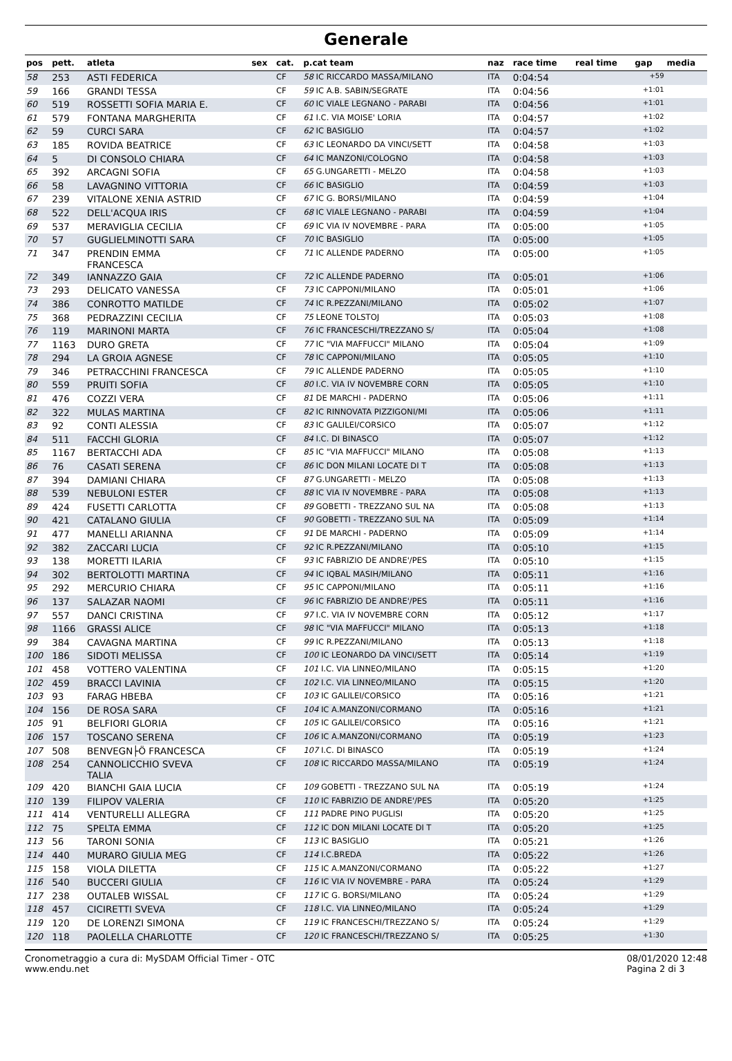Generale
| pos | pett. | atleta | sex | cat. | p.cat team | naz | race time | real time | gap | media |
| --- | --- | --- | --- | --- | --- | --- | --- | --- | --- | --- |
| 58 | 253 | ASTI FEDERICA | | CF | 58 IC RICCARDO MASSA/MILANO | ITA | 0:04:54 | | +59 | |
| 59 | 166 | GRANDI TESSA | | CF | 59 IC A.B. SABIN/SEGRATE | ITA | 0:04:56 | | +1:01 | |
| 60 | 519 | ROSSETTI SOFIA MARIA E. | | CF | 60 IC VIALE LEGNANO - PARABI | ITA | 0:04:56 | | +1:01 | |
| 61 | 579 | FONTANA MARGHERITA | | CF | 61 I.C. VIA MOISE' LORIA | ITA | 0:04:57 | | +1:02 | |
| 62 | 59 | CURCI SARA | | CF | 62 IC BASIGLIO | ITA | 0:04:57 | | +1:02 | |
| 63 | 185 | ROVIDA BEATRICE | | CF | 63 IC LEONARDO DA VINCI/SETT | ITA | 0:04:58 | | +1:03 | |
| 64 | 5 | DI CONSOLO CHIARA | | CF | 64 IC MANZONI/COLOGNO | ITA | 0:04:58 | | +1:03 | |
| 65 | 392 | ARCAGNI SOFIA | | CF | 65 G.UNGARETTI - MELZO | ITA | 0:04:58 | | +1:03 | |
| 66 | 58 | LAVAGNINO VITTORIA | | CF | 66 IC BASIGLIO | ITA | 0:04:59 | | +1:03 | |
| 67 | 239 | VITALONE XENIA ASTRID | | CF | 67 IC G. BORSI/MILANO | ITA | 0:04:59 | | +1:04 | |
| 68 | 522 | DELL'ACQUA IRIS | | CF | 68 IC VIALE LEGNANO - PARABI | ITA | 0:04:59 | | +1:04 | |
| 69 | 537 | MERAVIGLIA CECILIA | | CF | 69 IC VIA IV NOVEMBRE - PARA | ITA | 0:05:00 | | +1:05 | |
| 70 | 57 | GUGLIELMINOTTI SARA | | CF | 70 IC BASIGLIO | ITA | 0:05:00 | | +1:05 | |
| 71 | 347 | PRENDIN EMMA FRANCESCA | | CF | 71 IC ALLENDE PADERNO | ITA | 0:05:00 | | +1:05 | |
| 72 | 349 | IANNAZZO GAIA | | CF | 72 IC ALLENDE PADERNO | ITA | 0:05:01 | | +1:06 | |
| 73 | 293 | DELICATO VANESSA | | CF | 73 IC CAPPONI/MILANO | ITA | 0:05:01 | | +1:06 | |
| 74 | 386 | CONROTTO MATILDE | | CF | 74 IC R.PEZZANI/MILANO | ITA | 0:05:02 | | +1:07 | |
| 75 | 368 | PEDRAZZINI CECILIA | | CF | 75 LEONE TOLSTOJ | ITA | 0:05:03 | | +1:08 | |
| 76 | 119 | MARINONI MARTA | | CF | 76 IC FRANCESCHI/TREZZANO S/ | ITA | 0:05:04 | | +1:08 | |
| 77 | 1163 | DURO GRETA | | CF | 77 IC "VIA MAFFUCCI" MILANO | ITA | 0:05:04 | | +1:09 | |
| 78 | 294 | LA GROIA AGNESE | | CF | 78 IC CAPPONI/MILANO | ITA | 0:05:05 | | +1:10 | |
| 79 | 346 | PETRACCHINI FRANCESCA | | CF | 79 IC ALLENDE PADERNO | ITA | 0:05:05 | | +1:10 | |
| 80 | 559 | PRUITI SOFIA | | CF | 80 I.C. VIA IV NOVEMBRE CORN | ITA | 0:05:05 | | +1:10 | |
| 81 | 476 | COZZI VERA | | CF | 81 DE MARCHI - PADERNO | ITA | 0:05:06 | | +1:11 | |
| 82 | 322 | MULAS MARTINA | | CF | 82 IC RINNOVATA PIZZIGONI/MI | ITA | 0:05:06 | | +1:11 | |
| 83 | 92 | CONTI ALESSIA | | CF | 83 IC GALILEI/CORSICO | ITA | 0:05:07 | | +1:12 | |
| 84 | 511 | FACCHI GLORIA | | CF | 84 I.C. DI BINASCO | ITA | 0:05:07 | | +1:12 | |
| 85 | 1167 | BERTACCHI ADA | | CF | 85 IC "VIA MAFFUCCI" MILANO | ITA | 0:05:08 | | +1:13 | |
| 86 | 76 | CASATI SERENA | | CF | 86 IC DON MILANI LOCATE DI T | ITA | 0:05:08 | | +1:13 | |
| 87 | 394 | DAMIANI CHIARA | | CF | 87 G.UNGARETTI - MELZO | ITA | 0:05:08 | | +1:13 | |
| 88 | 539 | NEBULONI ESTER | | CF | 88 IC VIA IV NOVEMBRE - PARA | ITA | 0:05:08 | | +1:13 | |
| 89 | 424 | FUSETTI CARLOTTA | | CF | 89 GOBETTI - TREZZANO SUL NA | ITA | 0:05:08 | | +1:13 | |
| 90 | 421 | CATALANO GIULIA | | CF | 90 GOBETTI - TREZZANO SUL NA | ITA | 0:05:09 | | +1:14 | |
| 91 | 477 | MANELLI ARIANNA | | CF | 91 DE MARCHI - PADERNO | ITA | 0:05:09 | | +1:14 | |
| 92 | 382 | ZACCARI LUCIA | | CF | 92 IC R.PEZZANI/MILANO | ITA | 0:05:10 | | +1:15 | |
| 93 | 138 | MORETTI ILARIA | | CF | 93 IC FABRIZIO DE ANDRE'/PES | ITA | 0:05:10 | | +1:15 | |
| 94 | 302 | BERTOLOTTI MARTINA | | CF | 94 IC IQBAL MASIH/MILANO | ITA | 0:05:11 | | +1:16 | |
| 95 | 292 | MERCURIO CHIARA | | CF | 95 IC CAPPONI/MILANO | ITA | 0:05:11 | | +1:16 | |
| 96 | 137 | SALAZAR NAOMI | | CF | 96 IC FABRIZIO DE ANDRE'/PES | ITA | 0:05:11 | | +1:16 | |
| 97 | 557 | DANCI CRISTINA | | CF | 97 I.C. VIA IV NOVEMBRE CORN | ITA | 0:05:12 | | +1:17 | |
| 98 | 1166 | GRASSI ALICE | | CF | 98 IC "VIA MAFFUCCI" MILANO | ITA | 0:05:13 | | +1:18 | |
| 99 | 384 | CAVAGNA MARTINA | | CF | 99 IC R.PEZZANI/MILANO | ITA | 0:05:13 | | +1:18 | |
| 100 | 186 | SIDOTI MELISSA | | CF | 100 IC LEONARDO DA VINCI/SETT | ITA | 0:05:14 | | +1:19 | |
| 101 | 458 | VOTTERO VALENTINA | | CF | 101 I.C. VIA LINNEO/MILANO | ITA | 0:05:15 | | +1:20 | |
| 102 | 459 | BRACCI LAVINIA | | CF | 102 I.C. VIA LINNEO/MILANO | ITA | 0:05:15 | | +1:20 | |
| 103 | 93 | FARAG HBEBA | | CF | 103 IC GALILEI/CORSICO | ITA | 0:05:16 | | +1:21 | |
| 104 | 156 | DE ROSA SARA | | CF | 104 IC A.MANZONI/CORMANO | ITA | 0:05:16 | | +1:21 | |
| 105 | 91 | BELFIORI GLORIA | | CF | 105 IC GALILEI/CORSICO | ITA | 0:05:16 | | +1:21 | |
| 106 | 157 | TOSCANO SERENA | | CF | 106 IC A.MANZONI/CORMANO | ITA | 0:05:19 | | +1:23 | |
| 107 | 508 | BENVEGN├Ö FRANCESCA | | CF | 107 I.C. DI BINASCO | ITA | 0:05:19 | | +1:24 | |
| 108 | 254 | CANNOLICCHIO SVEVA TALIA | | CF | 108 IC RICCARDO MASSA/MILANO | ITA | 0:05:19 | | +1:24 | |
| 109 | 420 | BIANCHI GAIA LUCIA | | CF | 109 GOBETTI - TREZZANO SUL NA | ITA | 0:05:19 | | +1:24 | |
| 110 | 139 | FILIPOV VALERIA | | CF | 110 IC FABRIZIO DE ANDRE'/PES | ITA | 0:05:20 | | +1:25 | |
| 111 | 414 | VENTURELLI ALLEGRA | | CF | 111 PADRE PINO PUGLISI | ITA | 0:05:20 | | +1:25 | |
| 112 | 75 | SPELTA EMMA | | CF | 112 IC DON MILANI LOCATE DI T | ITA | 0:05:20 | | +1:25 | |
| 113 | 56 | TARONI SONIA | | CF | 113 IC BASIGLIO | ITA | 0:05:21 | | +1:26 | |
| 114 | 440 | MURARO GIULIA MEG | | CF | 114 I.C.BREDA | ITA | 0:05:22 | | +1:26 | |
| 115 | 158 | VIOLA DILETTA | | CF | 115 IC A.MANZONI/CORMANO | ITA | 0:05:22 | | +1:27 | |
| 116 | 540 | BUCCERI GIULIA | | CF | 116 IC VIA IV NOVEMBRE - PARA | ITA | 0:05:24 | | +1:29 | |
| 117 | 238 | OUTALEB WISSAL | | CF | 117 IC G. BORSI/MILANO | ITA | 0:05:24 | | +1:29 | |
| 118 | 457 | CICIRETTI SVEVA | | CF | 118 I.C. VIA LINNEO/MILANO | ITA | 0:05:24 | | +1:29 | |
| 119 | 120 | DE LORENZI SIMONA | | CF | 119 IC FRANCESCHI/TREZZANO S/ | ITA | 0:05:24 | | +1:29 | |
| 120 | 118 | PAOLELLA CHARLOTTE | | CF | 120 IC FRANCESCHI/TREZZANO S/ | ITA | 0:05:25 | | +1:30 | |
Cronometraggio a cura di: MySDAM Official Timer - OTC
www.endu.net
08/01/2020 12:48
Pagina 2 di 3